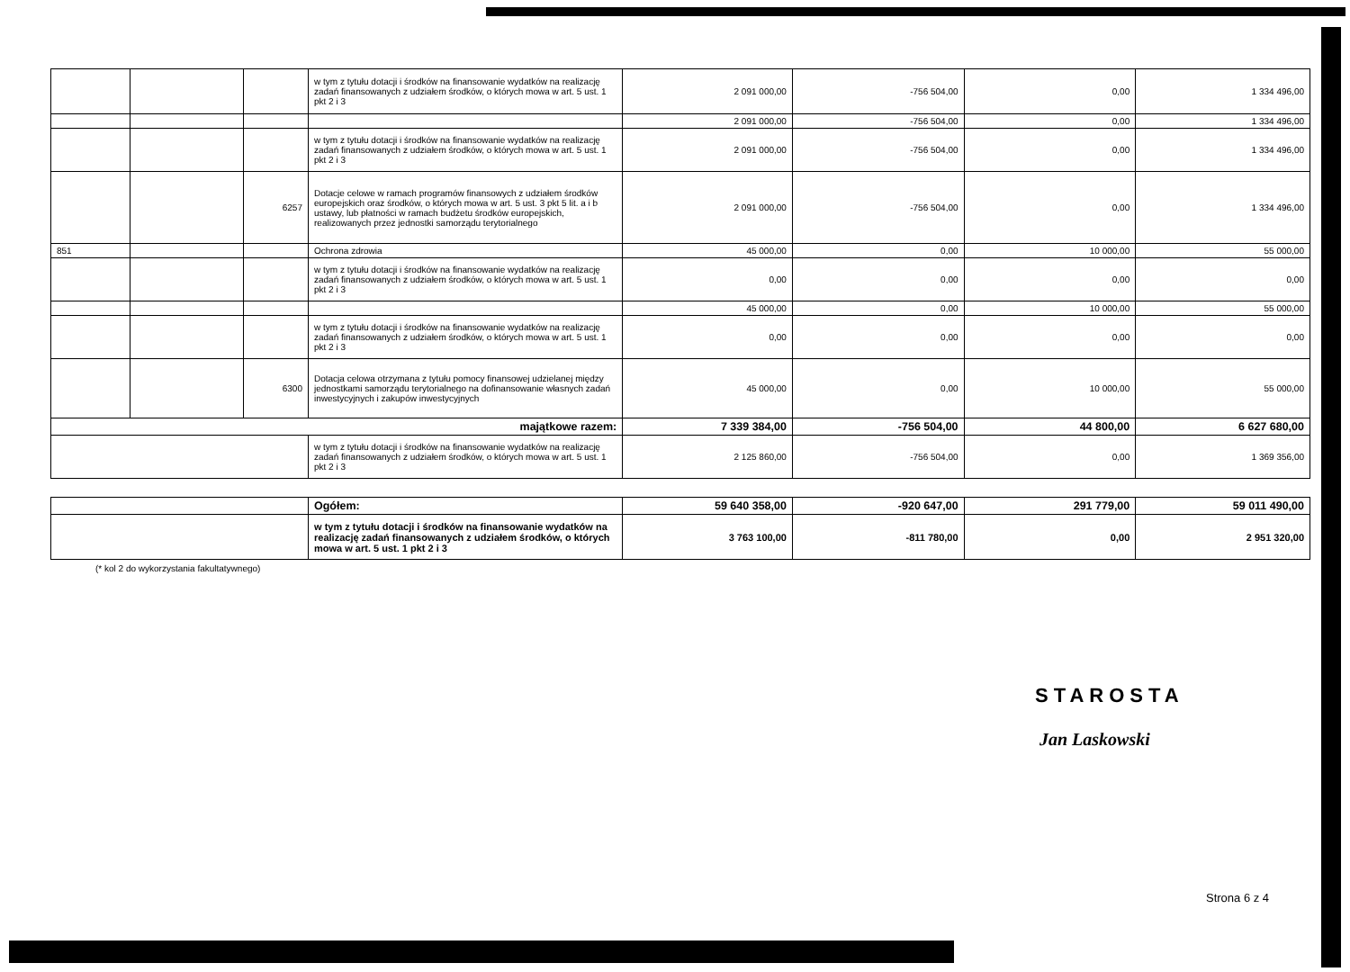| | | | w tym z tytułu dotacji i środków na finansowanie wydatków na realizację zadań finansowanych z udziałem środków, o których mowa w art. 5 ust. 1 pkt 2 i 3 | 2 091 000,00 | -756 504,00 | 0,00 | 1 334 496,00 |
| | | | | 2 091 000,00 | -756 504,00 | 0,00 | 1 334 496,00 |
| | | | w tym z tytułu dotacji i środków na finansowanie wydatków na realizację zadań finansowanych z udziałem środków, o których mowa w art. 5 ust. 1 pkt 2 i 3 | 2 091 000,00 | -756 504,00 | 0,00 | 1 334 496,00 |
| | | 6257 | Dotacje celowe w ramach programów finansowych z udziałem środków europejskich oraz środków, o których mowa w art. 5 ust. 3 pkt 5 lit. a i b ustawy, lub płatności w ramach budżetu środków europejskich, realizowanych przez jednostki samorządu terytorialnego | 2 091 000,00 | -756 504,00 | 0,00 | 1 334 496,00 |
| 851 | | | Ochrona zdrowia | 45 000,00 | 0,00 | 10 000,00 | 55 000,00 |
| | | | w tym z tytułu dotacji i środków na finansowanie wydatków na realizację zadań finansowanych z udziałem środków, o których mowa w art. 5 ust. 1 pkt 2 i 3 | 0,00 | 0,00 | 0,00 | 0,00 |
| | | | | 45 000,00 | 0,00 | 10 000,00 | 55 000,00 |
| | | | w tym z tytułu dotacji i środków na finansowanie wydatków na realizację zadań finansowanych z udziałem środków, o których mowa w art. 5 ust. 1 pkt 2 i 3 | 0,00 | 0,00 | 0,00 | 0,00 |
| | | 6300 | Dotacja celowa otrzymana z tytułu pomocy finansowej udzielanej między jednostkami samorządu terytorialnego na dofinansowanie własnych zadań inwestycyjnych i zakupów inwestycyjnych | 45 000,00 | 0,00 | 10 000,00 | 55 000,00 |
| majątkowe razem: | | | | 7 339 384,00 | -756 504,00 | 44 800,00 | 6 627 680,00 |
| | | | w tym z tytułu dotacji i środków na finansowanie wydatków na realizację zadań finansowanych z udziałem środków, o których mowa w art. 5 ust. 1 pkt 2 i 3 | 2 125 860,00 | -756 504,00 | 0,00 | 1 369 356,00 |
| | Ogółem: | 59 640 358,00 | -920 647,00 | 291 779,00 | 59 011 490,00 |
| | w tym z tytułu dotacji i środków na finansowanie wydatków na realizację zadań finansowanych z udziałem środków, o których mowa w art. 5 ust. 1 pkt 2 i 3 | 3 763 100,00 | -811 780,00 | 0,00 | 2 951 320,00 |
(* kol 2 do wykorzystania fakultatywnego)
STAROSTA
Jan Laskowski
Strona 6 z 4